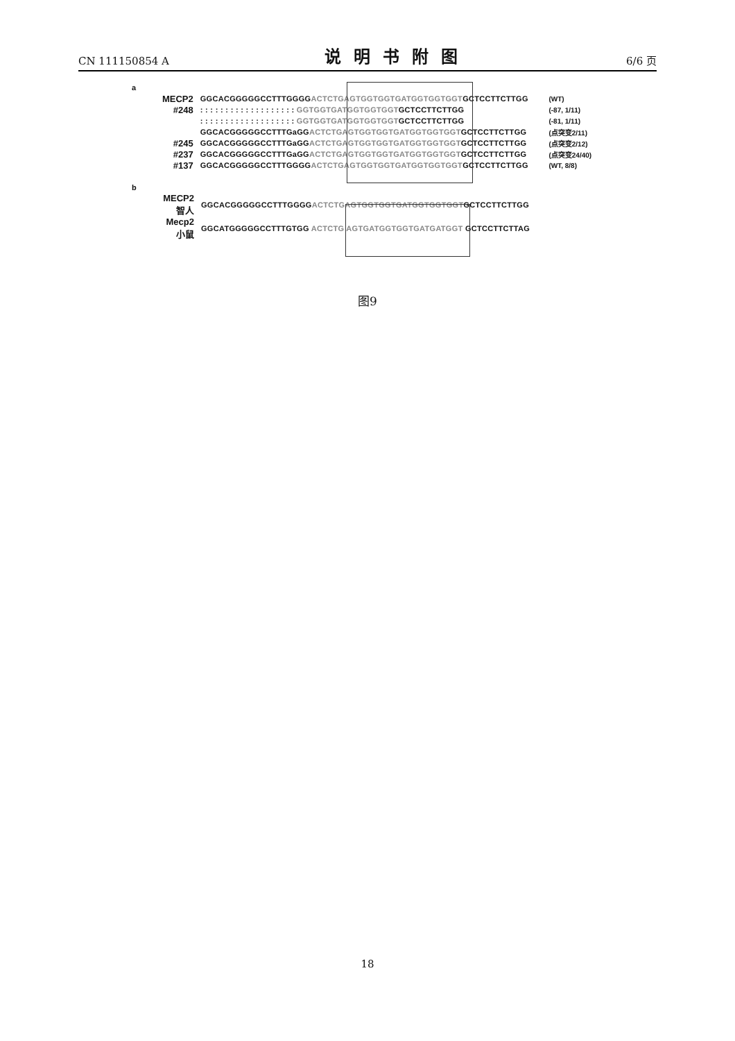CN 111150854 A 说明书附图 6/6 页
a
MECP2 GGCACGGGGGCCTTTGGGGACTCTGAGTGGTGGTGATGGTGGTGGTGCTCCTTCTTGG (WT)
#248: : : : : : : : : : : : : : : : : : : GGTGGTGATGGTGGTGGTGCTCCTTCTTGG (-87, 1/11)
: : : : : : : : : : : : : : : : : : : GGTGGTGATGGTGGTGGTGCTCCTTCTTGG (-81, 1/11)
GGCACGGGGGCCTTTGaGGACTCTGAGTGGTGGTGATGGTGGTGGTGCTCCTTCTTGG (点突变2/11)
#245 GGCACGGGGGCCTTTGaGGACTCTGAGTGGTGGTGATGGTGGTGGTGCTCCTTCTTGG (点突变2/12)
#237 GGCACGGGGGCCTTTGaGGACTCTGAGTGGTGGTGATGGTGGTGGTGCTCCTTCTTGG (点突变24/40)
#137 GGCACGGGGGCCTTTGGGGACTCTGAGTGGTGGTGATGGTGGTGGTGCTCCTTCTTGG (WT, 8/8)
b
MECP2
智人 GGCACGGGGGCCTTTGGGGACTCTGAGTGGTGGTGATGGTGGTGGTGCTCCTTCTTGG
Mecp2
小鼠 GGCATGGGGGCCTTTGTGG ACTCTG AGTGATGGTGGTGATGATGGT GCTCCTTCTTAG
图9
18